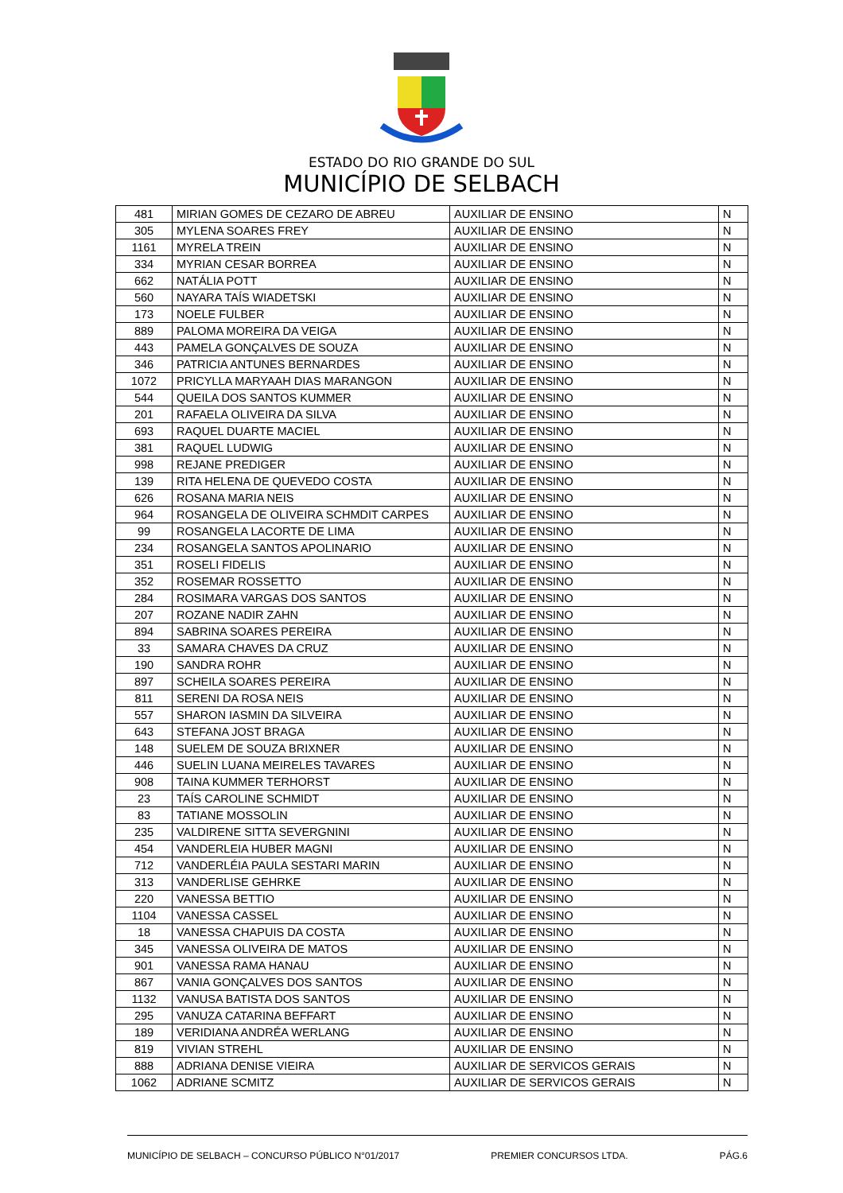ESTADO DO RIO GRANDE DO SUL
MUNICÍPIO DE SELBACH
| 481 | MIRIAN GOMES DE CEZARO DE ABREU | AUXILIAR DE ENSINO | N |
| 305 | MYLENA SOARES FREY | AUXILIAR DE ENSINO | N |
| 1161 | MYRELA TREIN | AUXILIAR DE ENSINO | N |
| 334 | MYRIAN CESAR BORREA | AUXILIAR DE ENSINO | N |
| 662 | NATÁLIA POTT | AUXILIAR DE ENSINO | N |
| 560 | NAYARA TAÍS WIADETSKI | AUXILIAR DE ENSINO | N |
| 173 | NOELE FULBER | AUXILIAR DE ENSINO | N |
| 889 | PALOMA MOREIRA DA VEIGA | AUXILIAR DE ENSINO | N |
| 443 | PAMELA GONÇALVES DE SOUZA | AUXILIAR DE ENSINO | N |
| 346 | PATRICIA ANTUNES BERNARDES | AUXILIAR DE ENSINO | N |
| 1072 | PRICYLLA MARYAAH DIAS MARANGON | AUXILIAR DE ENSINO | N |
| 544 | QUEILA DOS SANTOS KUMMER | AUXILIAR DE ENSINO | N |
| 201 | RAFAELA OLIVEIRA DA SILVA | AUXILIAR DE ENSINO | N |
| 693 | RAQUEL DUARTE MACIEL | AUXILIAR DE ENSINO | N |
| 381 | RAQUEL LUDWIG | AUXILIAR DE ENSINO | N |
| 998 | REJANE PREDIGER | AUXILIAR DE ENSINO | N |
| 139 | RITA HELENA DE QUEVEDO COSTA | AUXILIAR DE ENSINO | N |
| 626 | ROSANA MARIA NEIS | AUXILIAR DE ENSINO | N |
| 964 | ROSANGELA DE OLIVEIRA SCHMDIT CARPES | AUXILIAR DE ENSINO | N |
| 99 | ROSANGELA LACORTE DE LIMA | AUXILIAR DE ENSINO | N |
| 234 | ROSANGELA SANTOS APOLINARIO | AUXILIAR DE ENSINO | N |
| 351 | ROSELI FIDELIS | AUXILIAR DE ENSINO | N |
| 352 | ROSEMAR ROSSETTO | AUXILIAR DE ENSINO | N |
| 284 | ROSIMARA VARGAS DOS SANTOS | AUXILIAR DE ENSINO | N |
| 207 | ROZANE NADIR ZAHN | AUXILIAR DE ENSINO | N |
| 894 | SABRINA SOARES PEREIRA | AUXILIAR DE ENSINO | N |
| 33 | SAMARA CHAVES DA CRUZ | AUXILIAR DE ENSINO | N |
| 190 | SANDRA ROHR | AUXILIAR DE ENSINO | N |
| 897 | SCHEILA SOARES PEREIRA | AUXILIAR DE ENSINO | N |
| 811 | SERENI DA ROSA NEIS | AUXILIAR DE ENSINO | N |
| 557 | SHARON IASMIN DA SILVEIRA | AUXILIAR DE ENSINO | N |
| 643 | STEFANA JOST BRAGA | AUXILIAR DE ENSINO | N |
| 148 | SUELEM DE SOUZA BRIXNER | AUXILIAR DE ENSINO | N |
| 446 | SUELIN LUANA MEIRELES TAVARES | AUXILIAR DE ENSINO | N |
| 908 | TAINA KUMMER TERHORST | AUXILIAR DE ENSINO | N |
| 23 | TAÍS CAROLINE SCHMIDT | AUXILIAR DE ENSINO | N |
| 83 | TATIANE MOSSOLIN | AUXILIAR DE ENSINO | N |
| 235 | VALDIRENE SITTA SEVERGNINI | AUXILIAR DE ENSINO | N |
| 454 | VANDERLEIA HUBER MAGNI | AUXILIAR DE ENSINO | N |
| 712 | VANDERLÉIA PAULA SESTARI MARIN | AUXILIAR DE ENSINO | N |
| 313 | VANDERLISE GEHRKE | AUXILIAR DE ENSINO | N |
| 220 | VANESSA BETTIO | AUXILIAR DE ENSINO | N |
| 1104 | VANESSA CASSEL | AUXILIAR DE ENSINO | N |
| 18 | VANESSA CHAPUIS DA COSTA | AUXILIAR DE ENSINO | N |
| 345 | VANESSA OLIVEIRA DE MATOS | AUXILIAR DE ENSINO | N |
| 901 | VANESSA RAMA HANAU | AUXILIAR DE ENSINO | N |
| 867 | VANIA GONÇALVES DOS SANTOS | AUXILIAR DE ENSINO | N |
| 1132 | VANUSA BATISTA DOS SANTOS | AUXILIAR DE ENSINO | N |
| 295 | VANUZA CATARINA BEFFART | AUXILIAR DE ENSINO | N |
| 189 | VERIDIANA ANDRÉA WERLANG | AUXILIAR DE ENSINO | N |
| 819 | VIVIAN STREHL | AUXILIAR DE ENSINO | N |
| 888 | ADRIANA DENISE VIEIRA | AUXILIAR DE SERVICOS GERAIS | N |
| 1062 | ADRIANE SCMITZ | AUXILIAR DE SERVICOS GERAIS | N |
MUNICÍPIO DE SELBACH – CONCURSO PÚBLICO N°01/2017 PREMIER CONCURSOS LTDA. PÁG.6